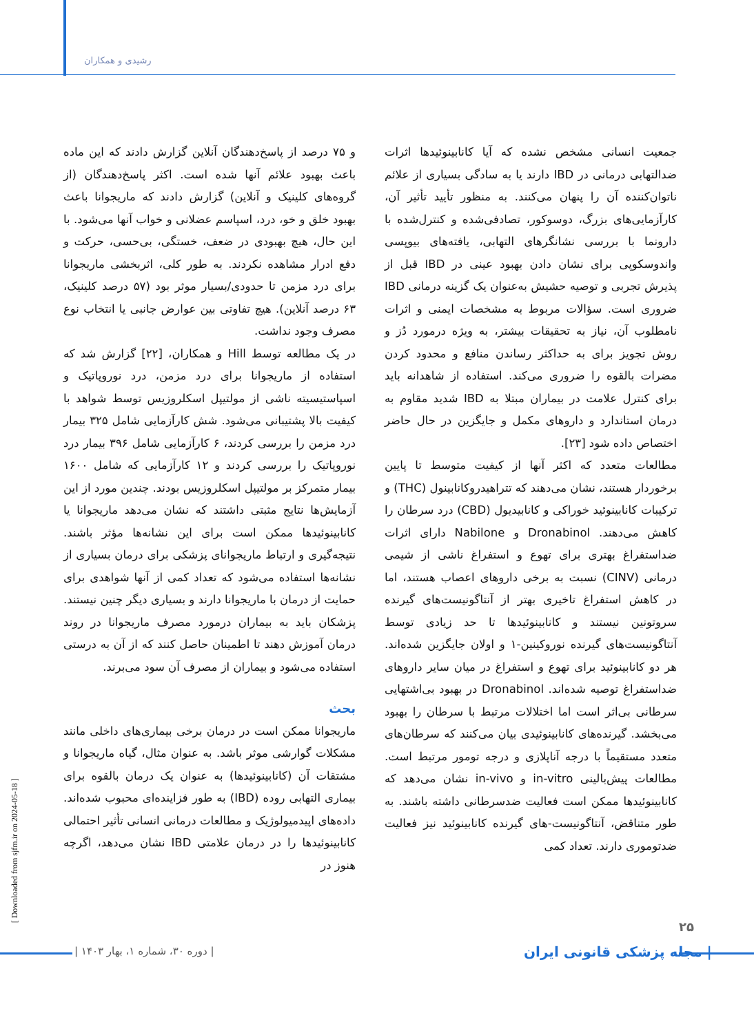رشیدی و همکاران
و ۷۵ درصد از پاسخ‌دهندگان آنلاین گزارش دادند که این ماده باعث بهبود علائم آنها شده است. اکثر پاسخ‌دهندگان (از گروه‌های کلینیک و آنلاین) گزارش دادند که ماریجوانا باعث بهبود خلق و خو، درد، اسپاسم عضلانی و خواب آنها می‌شود. با این حال، هیچ بهبودی در ضعف، خستگی، بی‌حسی، حرکت و دفع ادرار مشاهده نکردند. به طور کلی، اثربخشی ماریجوانا برای درد مزمن تا حدودی/بسیار موثر بود (۵۷ درصد کلینیک، ۶۳ درصد آنلاین). هیچ تفاوتی بین عوارض جانبی یا انتخاب نوع مصرف وجود نداشت.
در یک مطالعه توسط Hill و همکاران، [۲۲] گزارش شد که استفاده از ماریجوانا برای درد مزمن، درد نوروپاتیک و اسپاستیسیته ناشی از مولتیپل اسکلروزیس توسط شواهد با کیفیت بالا پشتیبانی می‌شود. شش کارآزمایی شامل ۳۲۵ بیمار درد مزمن را بررسی کردند، ۶ کارآزمایی شامل ۳۹۶ بیمار درد نوروپاتیک را بررسی کردند و ۱۲ کارآزمایی که شامل ۱۶۰۰ بیمار متمرکز بر مولتیپل اسکلروزیس بودند. چندین مورد از این آزمایش‌ها نتایج مثبتی داشتند که نشان می‌دهد ماریجوانا یا کانابینوئیدها ممکن است برای این نشانه‌ها مؤثر باشند. نتیجه‌گیری و ارتباط ماریجوانای پزشکی برای درمان بسیاری از نشانه‌ها استفاده می‌شود که تعداد کمی از آنها شواهدی برای حمایت از درمان با ماریجوانا دارند و بسیاری دیگر چنین نیستند. پزشکان باید به بیماران درمورد مصرف ماریجوانا در روند درمان آموزش دهند تا اطمینان حاصل کنند که از آن به درستی استفاده می‌شود و بیماران از مصرف آن سود می‌برند.
بحث
ماریجوانا ممکن است در درمان برخی بیماری‌های داخلی مانند مشکلات گوارشی موثر باشد. به عنوان مثال، گیاه ماریجوانا و مشتقات آن (کانابینوئیدها) به عنوان یک درمان بالقوه برای بیماری التهابی روده (IBD) به طور فزاینده‌ای محبوب شده‌اند. داده‌های اپیدمیولوژیک و مطالعات درمانی انسانی تأثیر احتمالی کانابینوئیدها را در درمان علامتی IBD نشان می‌دهد، اگرچه هنوز در
جمعیت انسانی مشخص نشده که آیا کانابینوئیدها اثرات ضدالتهابی درمانی در IBD دارند یا به سادگی بسیاری از علائم ناتوان‌کننده آن را پنهان می‌کنند. به منظور تأیید تأثیر آن، کارآزمایی‌های بزرگ، دوسوکور، تصادفی‌شده و کنترل‌شده با دارونما با بررسی نشانگرهای التهابی، یافته‌های بیوپسی واندوسکوپی برای نشان دادن بهبود عینی در IBD قبل از پذیرش تجربی و توصیه حشیش به‌عنوان یک گزینه درمانی IBD ضروری است. سؤالات مربوط به مشخصات ایمنی و اثرات نامطلوب آن، نیاز به تحقیقات بیشتر، به ویژه درمورد دُز و روش تجویز برای به حداکثر رساندن منافع و محدود کردن مضرات بالقوه را ضروری می‌کند. استفاده از شاهدانه باید برای کنترل علامت در بیماران مبتلا به IBD شدید مقاوم به درمان استاندارد و داروهای مکمل و جایگزین در حال حاضر اختصاص داده شود [۲۳].
مطالعات متعدد که اکثر آنها از کیفیت متوسط تا پایین برخوردار هستند، نشان می‌دهند که تتراهیدروکانابینول (THC) و ترکیبات کانابینوئید خوراکی و کانابیدیول (CBD) درد سرطان را کاهش می‌دهند. Dronabinol و Nabilone دارای اثرات ضداستفراغ بهتری برای تهوع و استفراغ ناشی از شیمی درمانی (CINV) نسبت به برخی داروهای اعصاب هستند، اما در کاهش استفراغ تاخیری بهتر از آنتاگونیست‌های گیرنده سروتونین نیستند و کانابینوئیدها تا حد زیادی توسط آنتاگونیست‌های گیرنده نوروکینین-۱ و اولان جایگزین شده‌اند. هر دو کانابینوئید برای تهوع و استفراغ در میان سایر داروهای ضداستفراغ توصیه شده‌اند. Dronabinol در بهبود بی‌اشتهایی سرطانی بی‌اثر است اما اختلالات مرتبط با سرطان را بهبود می‌بخشد. گیرنده‌های کانابینوئیدی بیان می‌کنند که سرطان‌های متعدد مستقیماً با درجه آناپلازی و درجه تومور مرتبط است. مطالعات پیش‌بالینی in-vitro و in-vivo نشان می‌دهد که کانابینوئیدها ممکن است فعالیت ضدسرطانی داشته باشند. به طور متناقض، آنتاگونیست-های گیرنده کانابینوئید نیز فعالیت ضدتوموری دارند. تعداد کمی
[ Downloaded from sjfm.ir on 2024-05-18 ]
۲۵
| دوره ۳۰، شماره ۱، بهار ۱۴۰۳ |
| مجله پزشکی قانونی ایران